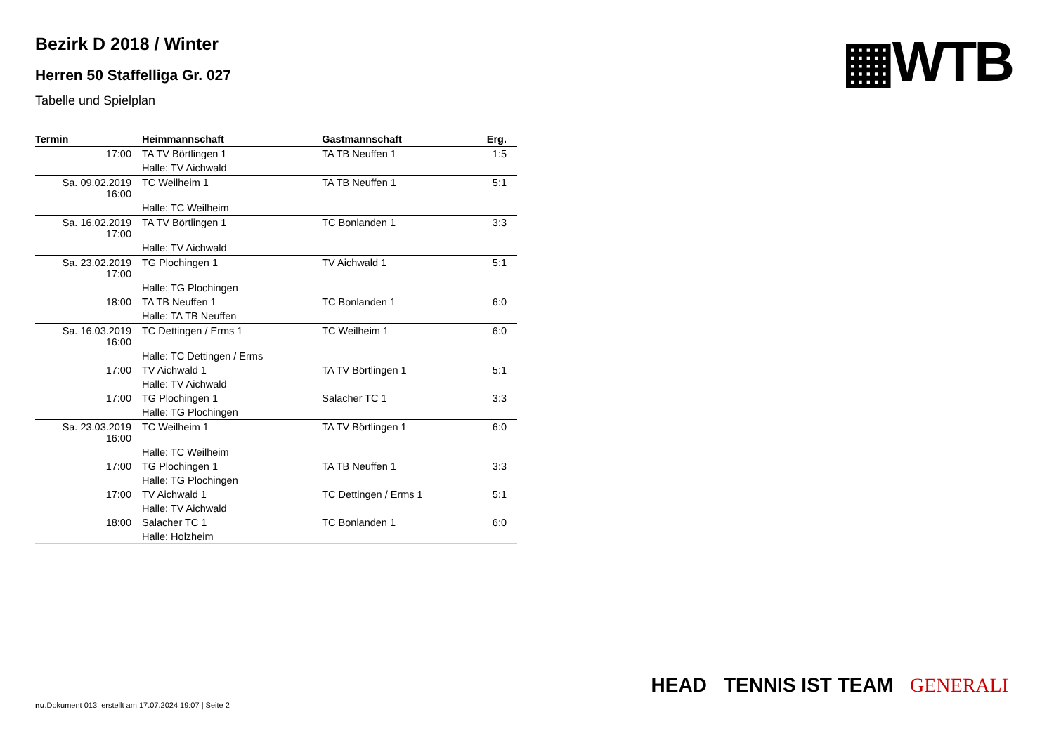▦WTB
Bezirk D 2018 / Winter
Herren 50 Staffelliga Gr. 027
Tabelle und Spielplan
| Termin | Heimmannschaft | Gastmannschaft | Erg. |
| --- | --- | --- | --- |
| 17:00 | TA TV Börtlingen 1 | TA TB Neuffen 1 | 1:5 |
| | Halle: TV Aichwald | | |
| Sa. 09.02.2019 16:00 | TC Weilheim 1 | TA TB Neuffen 1 | 5:1 |
| | Halle: TC Weilheim | | |
| Sa. 16.02.2019 17:00 | TA TV Börtlingen 1 | TC Bonlanden 1 | 3:3 |
| | Halle: TV Aichwald | | |
| Sa. 23.02.2019 17:00 | TG Plochingen 1 | TV Aichwald 1 | 5:1 |
| | Halle: TG Plochingen | | |
| 18:00 | TA TB Neuffen 1 | TC Bonlanden 1 | 6:0 |
| | Halle: TA TB Neuffen | | |
| Sa. 16.03.2019 16:00 | TC Dettingen / Erms 1 | TC Weilheim 1 | 6:0 |
| | Halle: TC Dettingen / Erms | | |
| 17:00 | TV Aichwald 1 | TA TV Börtlingen 1 | 5:1 |
| | Halle: TV Aichwald | | |
| 17:00 | TG Plochingen 1 | Salacher TC 1 | 3:3 |
| | Halle: TG Plochingen | | |
| Sa. 23.03.2019 16:00 | TC Weilheim 1 | TA TV Börtlingen 1 | 6:0 |
| | Halle: TC Weilheim | | |
| 17:00 | TG Plochingen 1 | TA TB Neuffen 1 | 3:3 |
| | Halle: TG Plochingen | | |
| 17:00 | TV Aichwald 1 | TC Dettingen / Erms 1 | 5:1 |
| | Halle: TV Aichwald | | |
| 18:00 | Salacher TC 1 | TC Bonlanden 1 | 6:0 |
| | Halle: Holzheim | | |
HEAD TENNIS IST TEAM GENERALI
nu.Dokument 013, erstellt am 17.07.2024 19:07 | Seite 2